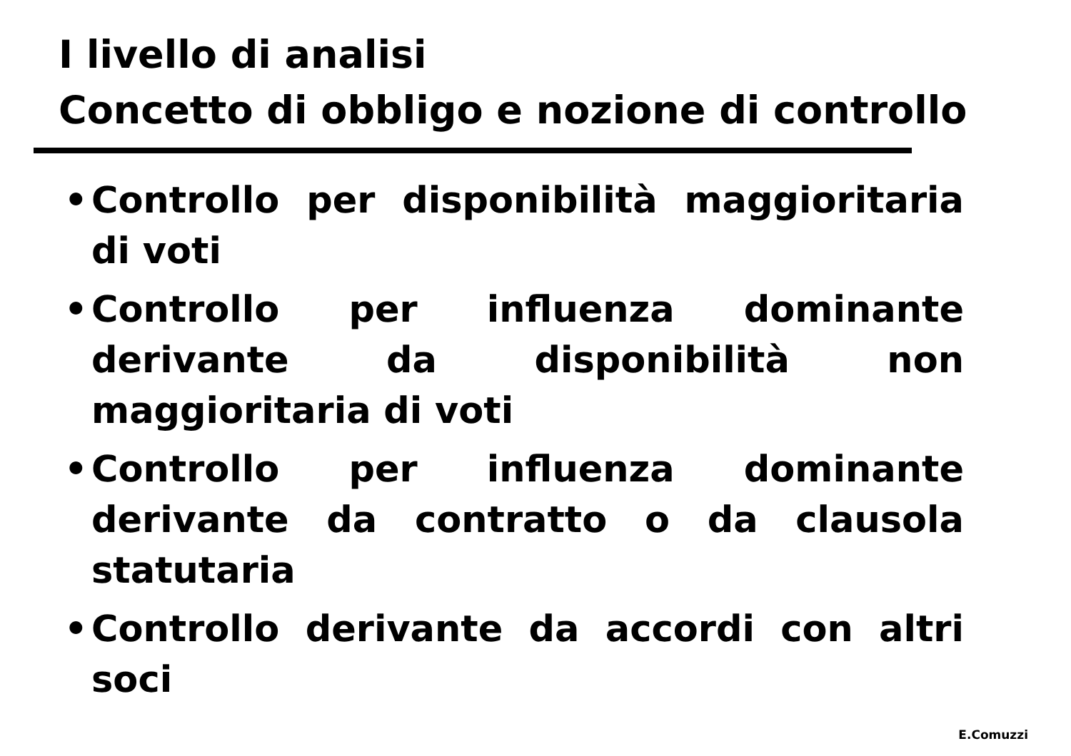I livello di analisi
Concetto di obbligo e nozione di controllo
• Controllo per disponibilità maggioritaria di voti
• Controllo per influenza dominante derivante da disponibilità non maggioritaria di voti
• Controllo per influenza dominante derivante da contratto o da clausola statutaria
• Controllo derivante da accordi con altri soci
E.Comuzzi